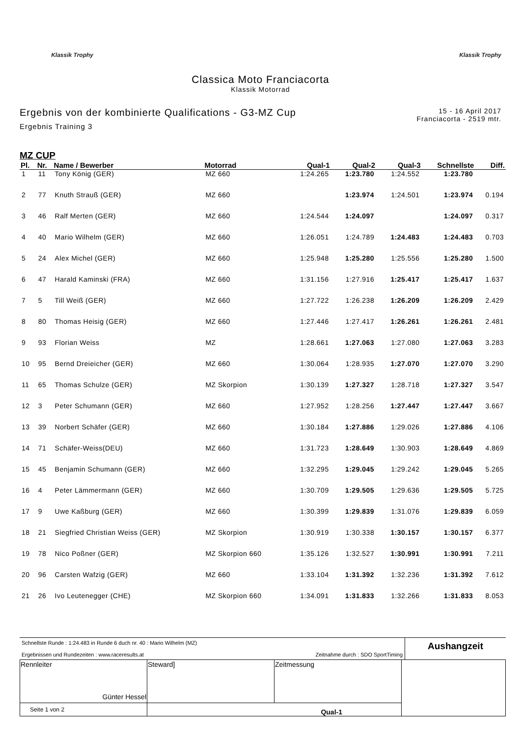Klassik Trophy Klassik Trophy
Classica Moto Franciacorta
Klassik Motorrad
Ergebnis von der kombinierte Qualifications - G3-MZ Cup
Ergebnis Training 3
15 - 16 April 2017
Franciacorta - 2519 mtr.
MZ CUP
| Pl. | Nr. | Name / Bewerber | Motorrad | Qual-1 | Qual-2 | Qual-3 | Schnellste | Diff. |
| --- | --- | --- | --- | --- | --- | --- | --- | --- |
| 1 | 11 | Tony König (GER) | MZ 660 | 1:24.265 | 1:23.780 | 1:24.552 | 1:23.780 | |
| 2 | 77 | Knuth Strauß (GER) | MZ 660 | | 1:23.974 | 1:24.501 | 1:23.974 | 0.194 |
| 3 | 46 | Ralf Merten (GER) | MZ 660 | 1:24.544 | 1:24.097 | | 1:24.097 | 0.317 |
| 4 | 40 | Mario Wilhelm (GER) | MZ 660 | 1:26.051 | 1:24.789 | 1:24.483 | 1:24.483 | 0.703 |
| 5 | 24 | Alex Michel (GER) | MZ 660 | 1:25.948 | 1:25.280 | 1:25.556 | 1:25.280 | 1.500 |
| 6 | 47 | Harald Kaminski (FRA) | MZ 660 | 1:31.156 | 1:27.916 | 1:25.417 | 1:25.417 | 1.637 |
| 7 | 5 | Till Weiß (GER) | MZ 660 | 1:27.722 | 1:26.238 | 1:26.209 | 1:26.209 | 2.429 |
| 8 | 80 | Thomas Heisig (GER) | MZ 660 | 1:27.446 | 1:27.417 | 1:26.261 | 1:26.261 | 2.481 |
| 9 | 93 | Florian Weiss | MZ | 1:28.661 | 1:27.063 | 1:27.080 | 1:27.063 | 3.283 |
| 10 | 95 | Bernd Dreieicher (GER) | MZ 660 | 1:30.064 | 1:28.935 | 1:27.070 | 1:27.070 | 3.290 |
| 11 | 65 | Thomas Schulze (GER) | MZ Skorpion | 1:30.139 | 1:27.327 | 1:28.718 | 1:27.327 | 3.547 |
| 12 | 3 | Peter Schumann (GER) | MZ 660 | 1:27.952 | 1:28.256 | 1:27.447 | 1:27.447 | 3.667 |
| 13 | 39 | Norbert Schäfer (GER) | MZ 660 | 1:30.184 | 1:27.886 | 1:29.026 | 1:27.886 | 4.106 |
| 14 | 71 | Schäfer-Weiss(DEU) | MZ 660 | 1:31.723 | 1:28.649 | 1:30.903 | 1:28.649 | 4.869 |
| 15 | 45 | Benjamin Schumann (GER) | MZ 660 | 1:32.295 | 1:29.045 | 1:29.242 | 1:29.045 | 5.265 |
| 16 | 4 | Peter Lämmermann (GER) | MZ 660 | 1:30.709 | 1:29.505 | 1:29.636 | 1:29.505 | 5.725 |
| 17 | 9 | Uwe Kaßburg (GER) | MZ 660 | 1:30.399 | 1:29.839 | 1:31.076 | 1:29.839 | 6.059 |
| 18 | 21 | Siegfried Christian Weiss (GER) | MZ Skorpion | 1:30.919 | 1:30.338 | 1:30.157 | 1:30.157 | 6.377 |
| 19 | 78 | Nico Poßner (GER) | MZ Skorpion 660 | 1:35.126 | 1:32.527 | 1:30.991 | 1:30.991 | 7.211 |
| 20 | 96 | Carsten Wafzig (GER) | MZ 660 | 1:33.104 | 1:31.392 | 1:32.236 | 1:31.392 | 7.612 |
| 21 | 26 | Ivo Leutenegger (CHE) | MZ Skorpion 660 | 1:34.091 | 1:31.833 | 1:32.266 | 1:31.833 | 8.053 |
Schnellste Runde : 1:24.483 in Runde 6 duch nr. 40 : Mario Wilhelm (MZ)
Ergebnissen und Rundezeiten : www.raceresults.at Zeitnahme durch : SDO SportTiming
Aushangzeit
| Rennleiter Günter Hessel | Steward] | Zeitmessung | |
| Seite 1 von 2 | Qual-1 | | |